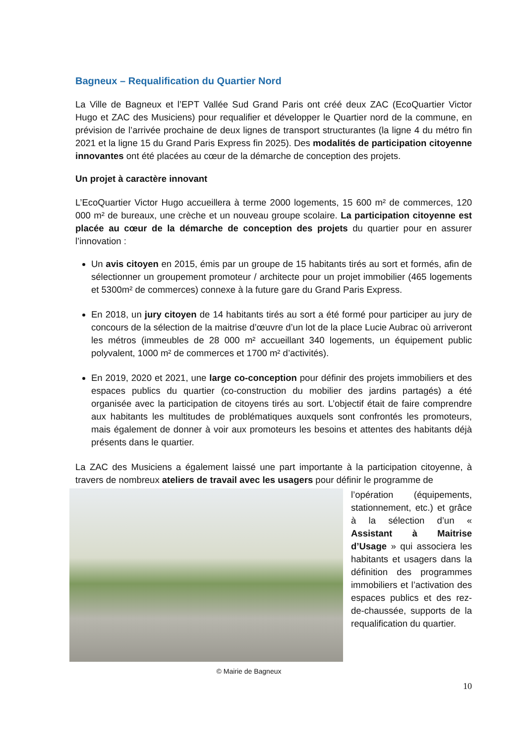Bagneux – Requalification du Quartier Nord
La Ville de Bagneux et l’EPT Vallée Sud Grand Paris ont créé deux ZAC (EcoQuartier Victor Hugo et ZAC des Musiciens) pour requalifier et développer le Quartier nord de la commune, en prévision de l’arrivée prochaine de deux lignes de transport structurantes (la ligne 4 du métro fin 2021 et la ligne 15 du Grand Paris Express fin 2025). Des modalités de participation citoyenne innovantes ont été placées au cœur de la démarche de conception des projets.
Un projet à caractère innovant
L’EcoQuartier Victor Hugo accueillera à terme 2000 logements, 15 600 m² de commerces, 120 000 m² de bureaux, une crèche et un nouveau groupe scolaire. La participation citoyenne est placée au cœur de la démarche de conception des projets du quartier pour en assurer l’innovation :
Un avis citoyen en 2015, émis par un groupe de 15 habitants tirés au sort et formés, afin de sélectionner un groupement promoteur / architecte pour un projet immobilier (465 logements et 5300m² de commerces) connexe à la future gare du Grand Paris Express.
En 2018, un jury citoyen de 14 habitants tirés au sort a été formé pour participer au jury de concours de la sélection de la maitrise d’œuvre d’un lot de la place Lucie Aubrac où arriveront les métros (immeubles de 28 000 m² accueillant 340 logements, un équipement public polyvalent, 1000 m² de commerces et 1700 m² d’activités).
En 2019, 2020 et 2021, une large co-conception pour définir des projets immobiliers et des espaces publics du quartier (co-construction du mobilier des jardins partagés) a été organisée avec la participation de citoyens tirés au sort. L’objectif était de faire comprendre aux habitants les multitudes de problématiques auxquels sont confrontés les promoteurs, mais également de donner à voir aux promoteurs les besoins et attentes des habitants déjà présents dans le quartier.
La ZAC des Musiciens a également laissé une part importante à la participation citoyenne, à travers de nombreux ateliers de travail avec les usagers pour définir le programme de
l’opération (équipements, stationnement, etc.) et grâce à la sélection d’un « Assistant à Maitrise d’Usage » qui associera les habitants et usagers dans la définition des programmes immobiliers et l’activation des espaces publics et des rez-de-chaussée, supports de la requalification du quartier.
© Mairie de Bagneux
10